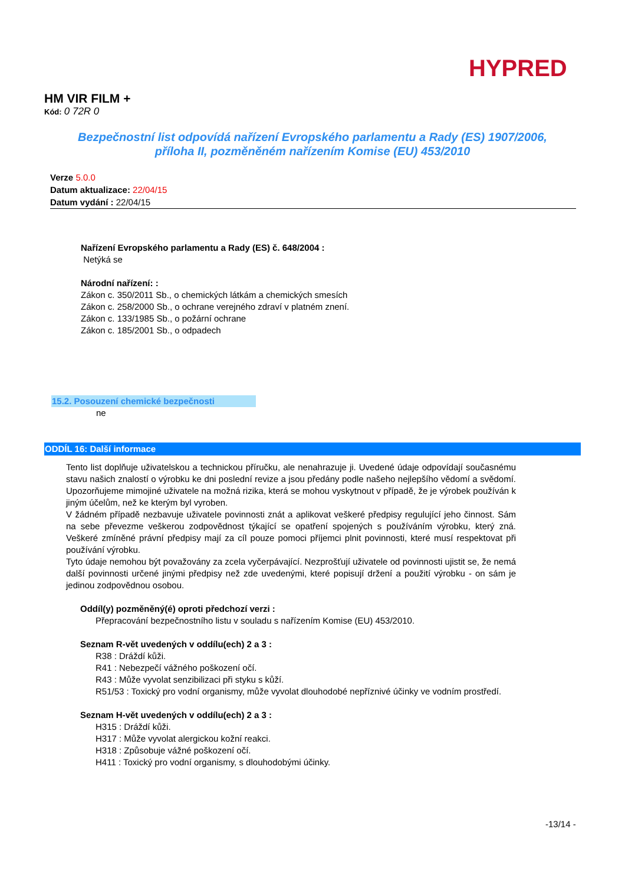HYPRED
HM VIR FILM +
Kód: 0 72R 0
Bezpečnostní list odpovídá nařízení Evropského parlamentu a Rady (ES) 1907/2006,
příloha II, pozměněném nařízením Komise (EU) 453/2010
Verze 5.0.0
Datum aktualizace: 22/04/15
Datum vydání : 22/04/15
Nařízení Evropského parlamentu a Rady (ES) č. 648/2004 :
Netýká se
Národní nařízení: :
Zákon c. 350/2011 Sb., o chemických látkám a chemických smesích
Zákon c. 258/2000 Sb., o ochrane verejného zdraví v platném znení.
Zákon c. 133/1985 Sb., o požární ochrane
Zákon c. 185/2001 Sb., o odpadech
15.2. Posouzení chemické bezpečnosti
ne
ODDÍL 16: Další informace
Tento list doplňuje uživatelskou a technickou příručku, ale nenahrazuje ji. Uvedené údaje odpovídají současnému stavu našich znalostí o výrobku ke dni poslední revize a jsou předány podle našeho nejlepšího vědomí a svědomí. Upozorňujeme mimojiné uživatele na možná rizika, která se mohou vyskytnout v případě, že je výrobek používán k jiným účelům, než ke kterým byl vyroben.
V žádném případě nezbavuje uživatele povinnosti znát a aplikovat veškeré předpisy regulující jeho činnost. Sám na sebe převezme veškerou zodpovědnost týkající se opatření spojených s používáním výrobku, který zná. Veškeré zmíněné právní předpisy mají za cíl pouze pomoci příjemci plnit povinnosti, které musí respektovat při používání výrobku.
Tyto údaje nemohou být považovány za zcela vyčerpávající. Nezprošťují uživatele od povinnosti ujistit se, že nemá další povinnosti určené jinými předpisy než zde uvedenými, které popisují držení a použití výrobku - on sám je jedinou zodpovědnou osobou.
Oddíl(y) pozměněný(é) oproti předchozí verzi :
Přepracování bezpečnostního listu v souladu s nařízením Komise (EU) 453/2010.
Seznam R-vět uvedených v oddílu(ech) 2 a 3 :
R38 : Dráždí kůži.
R41 : Nebezpečí vážného poškození očí.
R43 : Může vyvolat senzibilizaci při styku s kůží.
R51/53 : Toxický pro vodní organismy, může vyvolat dlouhodobé nepříznivé účinky ve vodním prostředí.
Seznam H-vět uvedených v oddílu(ech) 2 a 3 :
H315 : Dráždí kůži.
H317 : Může vyvolat alergickou kožní reakci.
H318 : Způsobuje vážné poškození očí.
H411 : Toxický pro vodní organismy, s dlouhodobými účinky.
-13/14 -